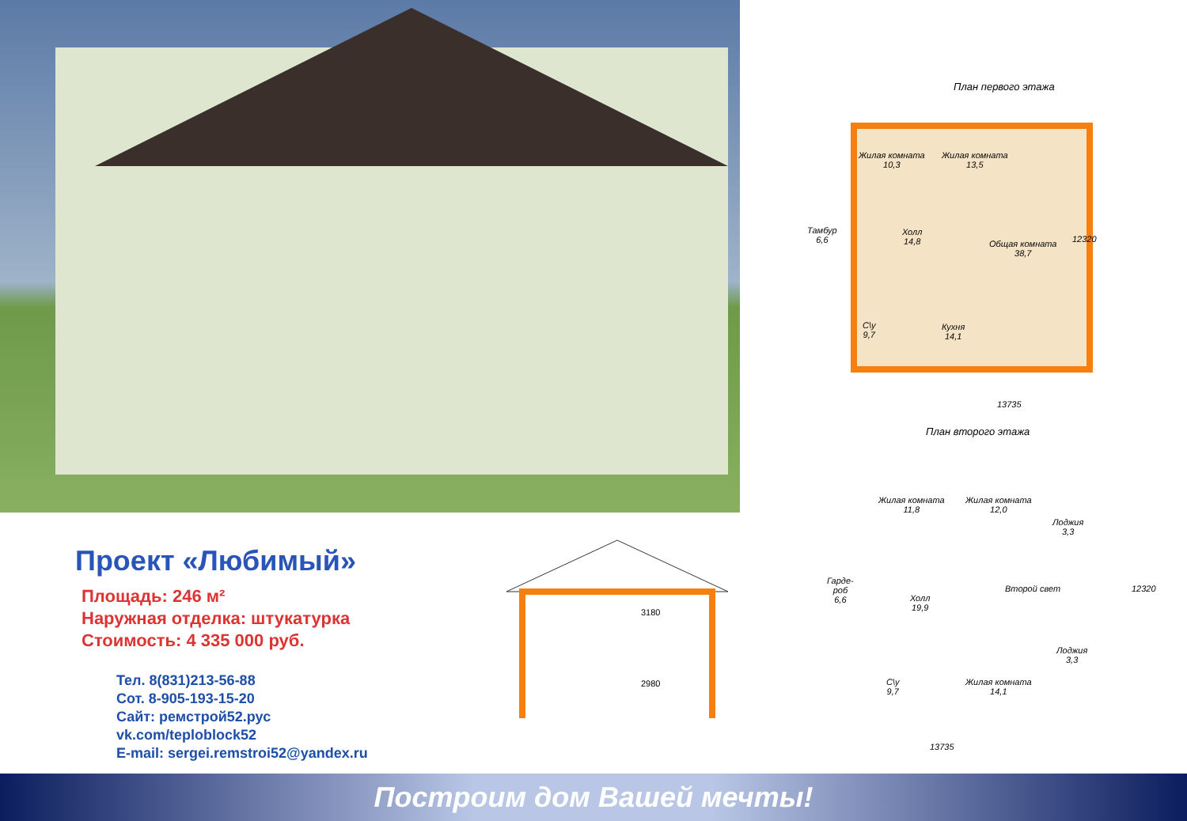План первого этажа
Жилая комната
10,3
Жилая комната
13,5
Тамбур
6,6
Холл
14,8
Общая комната
38,7
С\у
9,7
Кухня
14,1
12320
13735
Проект «Любимый»
Площадь: 246 м²
Наружная отделка: штукатурка
Стоимость: 4 335 000 руб.
Тел. 8(831)213-56-88
Сот. 8-905-193-15-20
Сайт: ремстрой52.рус
vk.com/teploblock52
E-mail: sergei.remstroi52@yandex.ru
3180
2980
План второго этажа
Жилая комната
11,8
Жилая комната
12,0
Лоджия
3,3
Гарде-
роб
6,6
Холл
19,9
Второй свет
Лоджия
3,3
С\у
9,7
Жилая комната
14,1
12320
13735
Построим дом Вашей мечты!